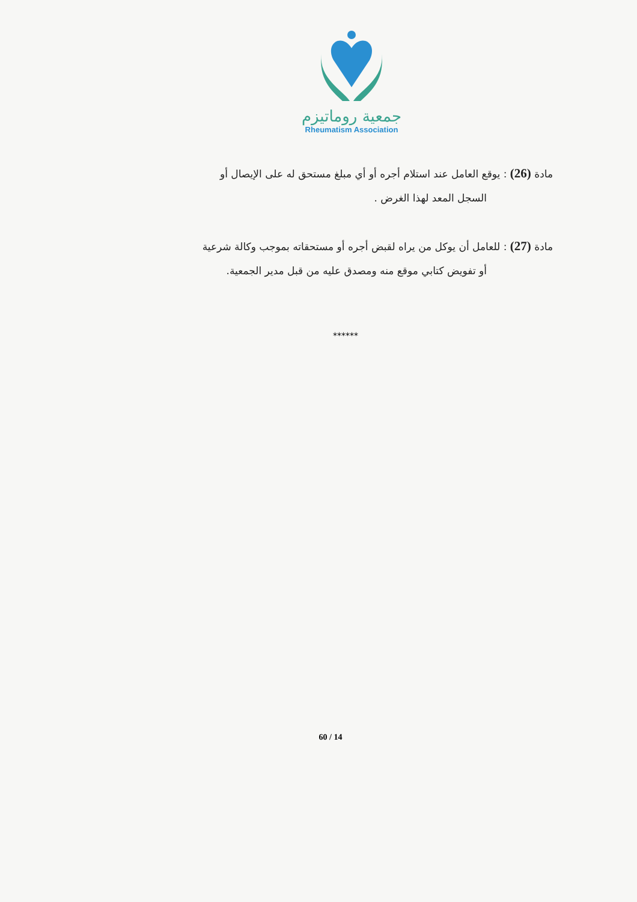جمعية روماتيزم
Rheumatism Association
مادة (26) : يوقع العامل عند استلام أجره أو أي مبلغ مستحق له على الإيصال أو
السجل المعد لهذا الغرض .
مادة (27) : للعامل أن يوكل من يراه لقبض أجره أو مستحقاته بموجب وكالة شرعية
أو تفويض كتابي موقع منه ومصدق عليه من قبل مدير الجمعية.
******
60 / 14